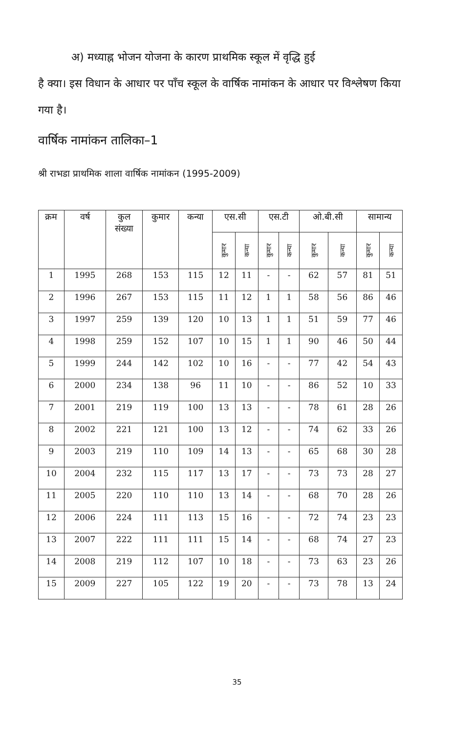अ) मध्याह्न भोजन योजना के कारण प्राथमिक स्कूल में वृद्धि हुई
है क्या। इस विधान के आधार पर पाँच स्कूल के वार्षिक नामांकन के आधार पर विश्लेषण किया गया है।
वार्षिक नामांकन तालिका–1
श्री राभडा प्राथमिक शाला वार्षिक नामांकन (1995-2009)
| क्रम | वर्ष | कुल संख्या | कुमार | कन्या | एस.सी | | एस.टी | | ओ.बी.सी | | सामान्य | |
| --- | --- | --- | --- | --- | --- | --- | --- | --- | --- | --- | --- | --- |
| | | | | | कुमार | कन्या | कुमार | कन्या | कुमार | कन्या | कुमार | कन्या |
| 1 | 1995 | 268 | 153 | 115 | 12 | 11 | - | - | 62 | 57 | 81 | 51 |
| 2 | 1996 | 267 | 153 | 115 | 11 | 12 | 1 | 1 | 58 | 56 | 86 | 46 |
| 3 | 1997 | 259 | 139 | 120 | 10 | 13 | 1 | 1 | 51 | 59 | 77 | 46 |
| 4 | 1998 | 259 | 152 | 107 | 10 | 15 | 1 | 1 | 90 | 46 | 50 | 44 |
| 5 | 1999 | 244 | 142 | 102 | 10 | 16 | - | - | 77 | 42 | 54 | 43 |
| 6 | 2000 | 234 | 138 | 96 | 11 | 10 | - | - | 86 | 52 | 10 | 33 |
| 7 | 2001 | 219 | 119 | 100 | 13 | 13 | - | - | 78 | 61 | 28 | 26 |
| 8 | 2002 | 221 | 121 | 100 | 13 | 12 | - | - | 74 | 62 | 33 | 26 |
| 9 | 2003 | 219 | 110 | 109 | 14 | 13 | - | - | 65 | 68 | 30 | 28 |
| 10 | 2004 | 232 | 115 | 117 | 13 | 17 | - | - | 73 | 73 | 28 | 27 |
| 11 | 2005 | 220 | 110 | 110 | 13 | 14 | - | - | 68 | 70 | 28 | 26 |
| 12 | 2006 | 224 | 111 | 113 | 15 | 16 | - | - | 72 | 74 | 23 | 23 |
| 13 | 2007 | 222 | 111 | 111 | 15 | 14 | - | - | 68 | 74 | 27 | 23 |
| 14 | 2008 | 219 | 112 | 107 | 10 | 18 | - | - | 73 | 63 | 23 | 26 |
| 15 | 2009 | 227 | 105 | 122 | 19 | 20 | - | - | 73 | 78 | 13 | 24 |
35